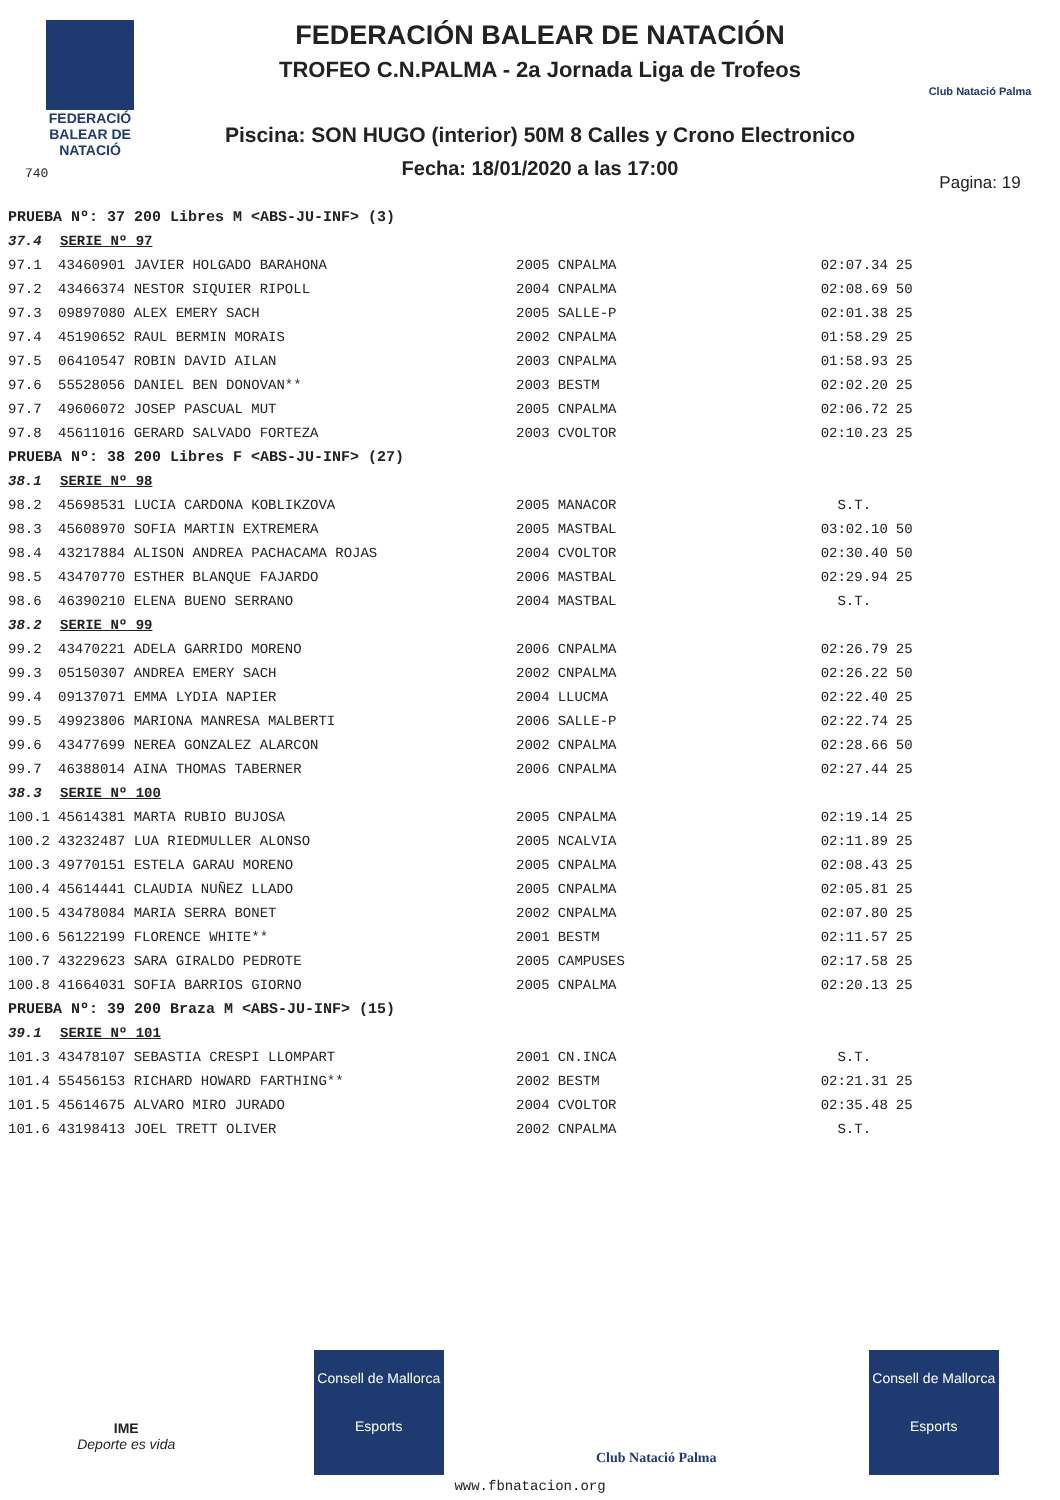FEDERACIÓ
BALEAR DE
NATACIÓ
740
FEDERACIÓN BALEAR DE NATACIÓN
TROFEO C.N.PALMA - 2a Jornada Liga de Trofeos
Piscina: SON HUGO (interior) 50M 8 Calles y Crono Electronico
Fecha: 18/01/2020 a las 17:00
Club Natació Palma
Pagina: 19
| PRUEBA Nº: 37 200 Libres M <ABS-JU-INF> (3) | | | | | |
| 37.4 SERIE Nº 97 | | | | | |
| 97.1 | 43460901 JAVIER HOLGADO BARAHONA | 2005 | CNPALMA | 02:07.34 | 25 |
| 97.2 | 43466374 NESTOR SIQUIER RIPOLL | 2004 | CNPALMA | 02:08.69 | 50 |
| 97.3 | 09897080 ALEX EMERY SACH | 2005 | SALLE-P | 02:01.38 | 25 |
| 97.4 | 45190652 RAUL BERMIN MORAIS | 2002 | CNPALMA | 01:58.29 | 25 |
| 97.5 | 06410547 ROBIN DAVID AILAN | 2003 | CNPALMA | 01:58.93 | 25 |
| 97.6 | 55528056 DANIEL BEN DONOVAN** | 2003 | BESTM | 02:02.20 | 25 |
| 97.7 | 49606072 JOSEP PASCUAL MUT | 2005 | CNPALMA | 02:06.72 | 25 |
| 97.8 | 45611016 GERARD SALVADO FORTEZA | 2003 | CVOLTOR | 02:10.23 | 25 |
| PRUEBA Nº: 38 200 Libres F <ABS-JU-INF> (27) | | | | | |
| 38.1 SERIE Nº 98 | | | | | |
| 98.2 | 45698531 LUCIA CARDONA KOBLIKZOVA | 2005 | MANACOR | S.T. | |
| 98.3 | 45608970 SOFIA MARTIN EXTREMERA | 2005 | MASTBAL | 03:02.10 | 50 |
| 98.4 | 43217884 ALISON ANDREA PACHACAMA ROJAS | 2004 | CVOLTOR | 02:30.40 | 50 |
| 98.5 | 43470770 ESTHER BLANQUE FAJARDO | 2006 | MASTBAL | 02:29.94 | 25 |
| 98.6 | 46390210 ELENA BUENO SERRANO | 2004 | MASTBAL | S.T. | |
| 38.2 SERIE Nº 99 | | | | | |
| 99.2 | 43470221 ADELA GARRIDO MORENO | 2006 | CNPALMA | 02:26.79 | 25 |
| 99.3 | 05150307 ANDREA EMERY SACH | 2002 | CNPALMA | 02:26.22 | 50 |
| 99.4 | 09137071 EMMA LYDIA NAPIER | 2004 | LLUCMA | 02:22.40 | 25 |
| 99.5 | 49923806 MARIONA MANRESA MALBERTI | 2006 | SALLE-P | 02:22.74 | 25 |
| 99.6 | 43477699 NEREA GONZALEZ ALARCON | 2002 | CNPALMA | 02:28.66 | 50 |
| 99.7 | 46388014 AINA THOMAS TABERNER | 2006 | CNPALMA | 02:27.44 | 25 |
| 38.3 SERIE Nº 100 | | | | | |
| 100.1 | 45614381 MARTA RUBIO BUJOSA | 2005 | CNPALMA | 02:19.14 | 25 |
| 100.2 | 43232487 LUA RIEDMULLER ALONSO | 2005 | NCALVIA | 02:11.89 | 25 |
| 100.3 | 49770151 ESTELA GARAU MORENO | 2005 | CNPALMA | 02:08.43 | 25 |
| 100.4 | 45614441 CLAUDIA NUÑEZ LLADO | 2005 | CNPALMA | 02:05.81 | 25 |
| 100.5 | 43478084 MARIA SERRA BONET | 2002 | CNPALMA | 02:07.80 | 25 |
| 100.6 | 56122199 FLORENCE WHITE** | 2001 | BESTM | 02:11.57 | 25 |
| 100.7 | 43229623 SARA GIRALDO PEDROTE | 2005 | CAMPUSES | 02:17.58 | 25 |
| 100.8 | 41664031 SOFIA BARRIOS GIORNO | 2005 | CNPALMA | 02:20.13 | 25 |
| PRUEBA Nº: 39 200 Braza M <ABS-JU-INF> (15) | | | | | |
| 39.1 SERIE Nº 101 | | | | | |
| 101.3 | 43478107 SEBASTIA CRESPI LLOMPART | 2001 | CN.INCA | S.T. | |
| 101.4 | 55456153 RICHARD HOWARD FARTHING** | 2002 | BESTM | 02:21.31 | 25 |
| 101.5 | 45614675 ALVARO MIRO JURADO | 2004 | CVOLTOR | 02:35.48 | 25 |
| 101.6 | 43198413 JOEL TRETT OLIVER | 2002 | CNPALMA | S.T. | |
IME
Deporte es vida
Consell de Mallorca
Esports
Club Natació Palma
Consell de Mallorca
Esports
www.fbnatacion.org